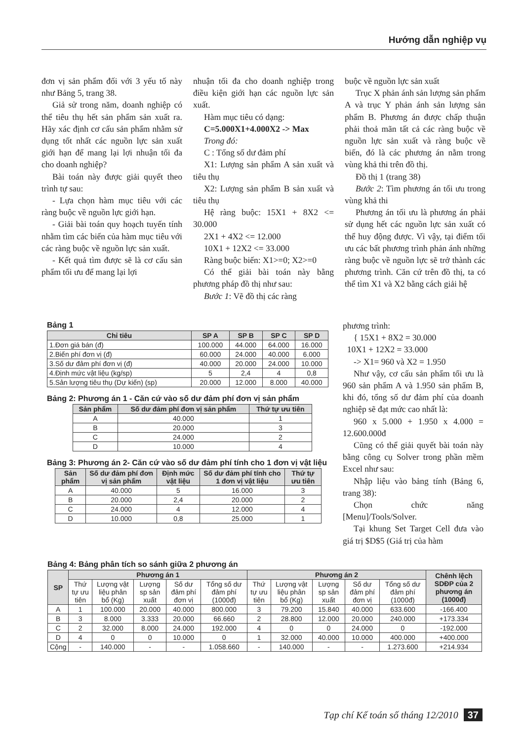Hướng dẫn nghiệp vụ
đơn vị sản phẩm đối với 3 yếu tố này như Bảng 5, trang 38.
Giả sử trong năm, doanh nghiệp có thể tiêu thụ hết sản phẩm sản xuất ra. Hãy xác định cơ cấu sản phẩm nhằm sử dụng tốt nhất các nguồn lực sản xuất giới hạn để mang lại lợi nhuận tối đa cho doanh nghiệp?
Bài toán này được giải quyết theo trình tự sau:
- Lựa chọn hàm mục tiêu với các ràng buộc về nguồn lực giới hạn.
- Giải bài toán quy hoạch tuyến tính nhằm tìm các biến của hàm mục tiêu với các ràng buộc về nguồn lực sản xuất.
- Kết quả tìm được sẽ là cơ cấu sản phẩm tối ưu để mang lại lợi
nhuận tối đa cho doanh nghiệp trong điều kiện giới hạn các nguồn lực sản xuất.
Hàm mục tiêu có dạng:
C=5.000X1+4.000X2 -> Max
Trong đó:
C : Tổng số dư đảm phí
X1: Lượng sản phẩm A sản xuất và tiêu thụ
X2: Lượng sản phẩm B sản xuất và tiêu thụ
Hệ ràng buộc: 15X1 + 8X2 <= 30.000
2X1 + 4X2 <= 12.000
10X1 + 12X2 <= 33.000
Ràng buộc biến: X1>=0; X2>=0
Có thể giải bài toán này bằng phương pháp đồ thị như sau:
Bước 1: Vẽ đồ thị các ràng
buộc về nguồn lực sản xuất
Trục X phản ánh sản lượng sản phẩm A và trục Y phản ánh sản lượng sản phẩm B. Phương án được chấp thuận phải thoả mãn tất cả các ràng buộc về nguồn lực sản xuất và ràng buộc về biến, đó là các phương án nằm trong vùng khả thi trên đồ thị.
Đồ thị 1 (trang 38)
Bước 2: Tìm phương án tối ưu trong vùng khả thi
Phương án tối ưu là phương án phải sử dụng hết các nguồn lực sản xuất có thể huy động được. Vì vậy, tại điểm tối ưu các bất phương trình phản ánh những ràng buộc về nguồn lực sẽ trở thành các phương trình. Căn cứ trên đồ thị, ta có thể tìm X1 và X2 bằng cách giải hệ
phương trình:
{ 15X1 + 8X2 = 30.000
10X1 + 12X2 = 33.000
-> X1= 960 và X2 = 1.950
Như vậy, cơ cấu sản phẩm tối ưu là 960 sản phẩm A và 1.950 sản phẩm B, khi đó, tổng số dư đảm phí của doanh nghiệp sẽ đạt mức cao nhất là:
960 x 5.000 + 1.950 x 4.000 = 12.600.000đ
Cũng có thể giải quyết bài toán này bằng công cụ Solver trong phần mềm Excel như sau:
Nhập liệu vào bảng tính (Bảng 6, trang 38):
Chọn chức năng [Menu]/Tools/Solver.
Tại khung Set Target Cell đưa vào giá trị $D$5 (Giá trị của hàm
Bảng 1
| Chỉ tiêu | SP A | SP B | SP C | SP D |
| --- | --- | --- | --- | --- |
| 1.Đơn giá bán (đ) | 100.000 | 44.000 | 64.000 | 16.000 |
| 2.Biến phí đơn vị (đ) | 60.000 | 24.000 | 40.000 | 6.000 |
| 3.Số dư đảm phí đơn vị (đ) | 40.000 | 20.000 | 24.000 | 10.000 |
| 4.Định mức vật liệu (kg/sp) | 5 | 2,4 | 4 | 0,8 |
| 5.Sản lượng tiêu thụ (Dự kiến) (sp) | 20.000 | 12.000 | 8.000 | 40.000 |
Bảng 2: Phương án 1 - Căn cứ vào số dư đảm phí đơn vị sản phẩm
| Sản phẩm | Số dư đảm phí đơn vị sản phẩm | Thứ tự ưu tiên |
| --- | --- | --- |
| A | 40.000 | 1 |
| B | 20.000 | 3 |
| C | 24.000 | 2 |
| D | 10.000 | 4 |
Bảng 3: Phương án 2- Căn cứ vào số dư đảm phí tính cho 1 đơn vị vật liệu
| Sản phẩm | Số dư đảm phí đơn vị sản phẩm | Định mức vật liệu | Số dư đảm phí tính cho 1 đơn vị vật liệu | Thứ tự ưu tiên |
| --- | --- | --- | --- | --- |
| A | 40.000 | 5 | 16.000 | 3 |
| B | 20.000 | 2,4 | 20.000 | 2 |
| C | 24.000 | 4 | 12.000 | 4 |
| D | 10.000 | 0,8 | 25.000 | 1 |
Bảng 4: Bảng phân tích so sánh giữa 2 phương án
| SP | Phương án 1 | | | | | Phương án 2 | | | | | Chênh lệch SDĐP của 2 phương án (1000đ) |
| --- | --- | --- | --- | --- | --- | --- | --- | --- | --- | --- | --- |
| | Thứ tự ưu tiên | Lượng vật liệu phân bổ (Kg) | Lượng sp sản xuất | Số dư đảm phí đơn vị | Tổng số dư đảm phí (1000đ) | Thứ tự ưu tiên | Lượng vật liệu phân bổ (Kg) | Lượng sp sản xuất | Số dư đảm phí đơn vị | Tổng số dư đảm phí (1000đ) | |
| A | 1 | 100.000 | 20.000 | 40.000 | 800.000 | 3 | 79.200 | 15.840 | 40.000 | 633.600 | -166.400 |
| B | 3 | 8.000 | 3.333 | 20.000 | 66.660 | 2 | 28.800 | 12.000 | 20.000 | 240.000 | +173.334 |
| C | 2 | 32.000 | 8.000 | 24.000 | 192.000 | 4 | 0 | 0 | 24.000 | 0 | -192.000 |
| D | 4 | 0 | 0 | 10.000 | 0 | 1 | 32.000 | 40.000 | 10.000 | 400.000 | +400.000 |
| Cộng | - | 140.000 | - | - | 1.058.660 | - | 140.000 | - | - | 1.273.600 | +214.934 |
Tạp chí Kế toán số tháng 12/2010 37